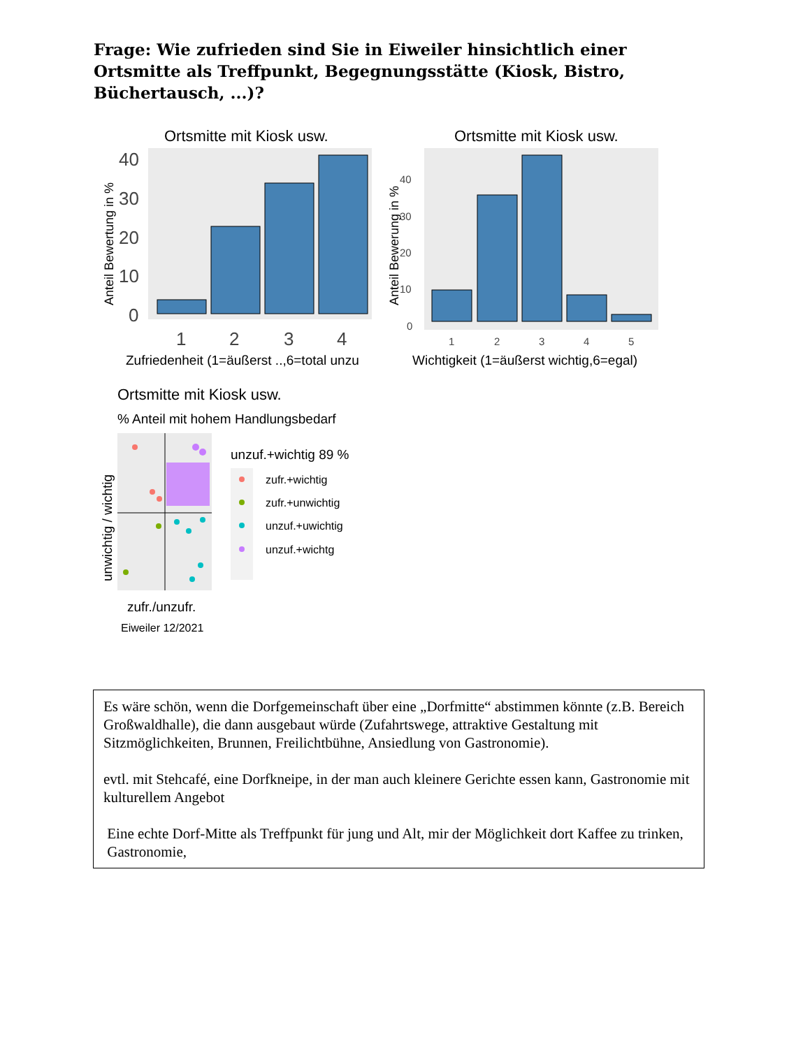Frage: Wie zufrieden sind Sie in Eiweiler hinsichtlich einer Ortsmitte als Treffpunkt, Begegnungsstätte (Kiosk, Bistro, Büchertausch, ...)?
Ortsmitte mit Kiosk usw.
40
30
20
10
0
1
2
3
4
Zufriedenheit (1=äußerst ..,6=total unzu
Anteil Bewertung in %
Ortsmitte mit Kiosk usw.
40
30
20
10
0
1
2
3
4
5
Wichtigkeit (1=äußerst wichtig,6=egal)
Anteil Bewerung in %
Ortsmitte mit Kiosk usw.
% Anteil mit hohem Handlungsbedarf
unwichtig / wichtig
unzuf.+wichtig 89 %
zufr.+wichtig
zufr.+unwichtig
unzuf.+uwichtig
unzuf.+wichtg
zufr./unzufr.
Eiweiler 12/2021
Es wäre schön, wenn die Dorfgemeinschaft über eine „Dorfmitte“ abstimmen könnte (z.B. Bereich Großwaldhalle), die dann ausgebaut würde (Zufahrtswege, attraktive Gestaltung mit Sitzmöglichkeiten, Brunnen, Freilichtbühne, Ansiedlung von Gastronomie).
evtl. mit Stehcafé, eine Dorfkneipe, in der man auch kleinere Gerichte essen kann, Gastronomie mit kulturellem Angebot
Eine echte Dorf-Mitte als Treffpunkt für jung und Alt, mir der Möglichkeit dort Kaffee zu trinken, Gastronomie,